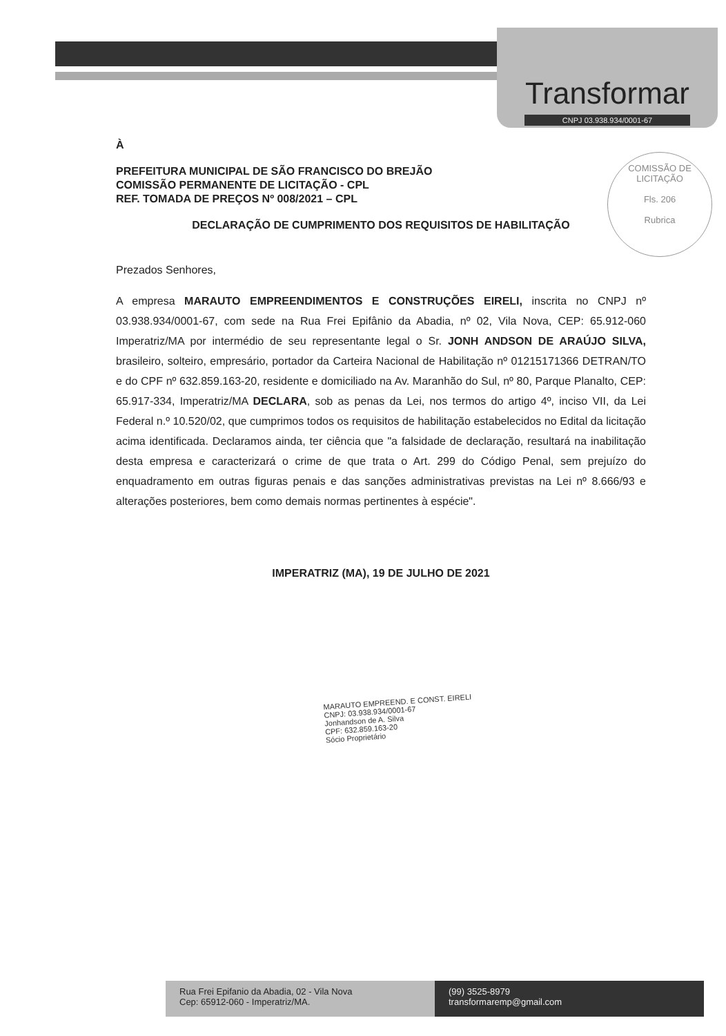Transformar
CNPJ 03.938.934/0001-67
COMISSÃO DE LICITAÇÃO
Fls. 206
Rubrica
À
PREFEITURA MUNICIPAL DE SÃO FRANCISCO DO BREJÃO
COMISSÃO PERMANENTE DE LICITAÇÃO - CPL
REF. TOMADA DE PREÇOS Nº 008/2021 – CPL
DECLARAÇÃO DE CUMPRIMENTO DOS REQUISITOS DE HABILITAÇÃO
Prezados Senhores,
A empresa MARAUTO EMPREENDIMENTOS E CONSTRUÇÕES EIRELI, inscrita no CNPJ nº 03.938.934/0001-67, com sede na Rua Frei Epifânio da Abadia, nº 02, Vila Nova, CEP: 65.912-060 Imperatriz/MA por intermédio de seu representante legal o Sr. JONH ANDSON DE ARAÚJO SILVA, brasileiro, solteiro, empresário, portador da Carteira Nacional de Habilitação nº 01215171366 DETRAN/TO e do CPF nº 632.859.163-20, residente e domiciliado na Av. Maranhão do Sul, nº 80, Parque Planalto, CEP: 65.917-334, Imperatriz/MA DECLARA, sob as penas da Lei, nos termos do artigo 4º, inciso VII, da Lei Federal n.º 10.520/02, que cumprimos todos os requisitos de habilitação estabelecidos no Edital da licitação acima identificada. Declaramos ainda, ter ciência que "a falsidade de declaração, resultará na inabilitação desta empresa e caracterizará o crime de que trata o Art. 299 do Código Penal, sem prejuízo do enquadramento em outras figuras penais e das sanções administrativas previstas na Lei nº 8.666/93 e alterações posteriores, bem como demais normas pertinentes à espécie".
IMPERATRIZ (MA), 19 DE JULHO DE 2021
MARAUTO EMPREEND. E CONST. EIRELI
CNPJ: 03.938.934/0001-67
Jonhandson de A. Silva
CPF: 632.859.163-20
Sócio Proprietário
Rua Frei Epifanio da Abadia, 02 - Vila Nova
Cep: 65912-060 - Imperatriz/MA.
(99) 3525-8979
transformaremp@gmail.com